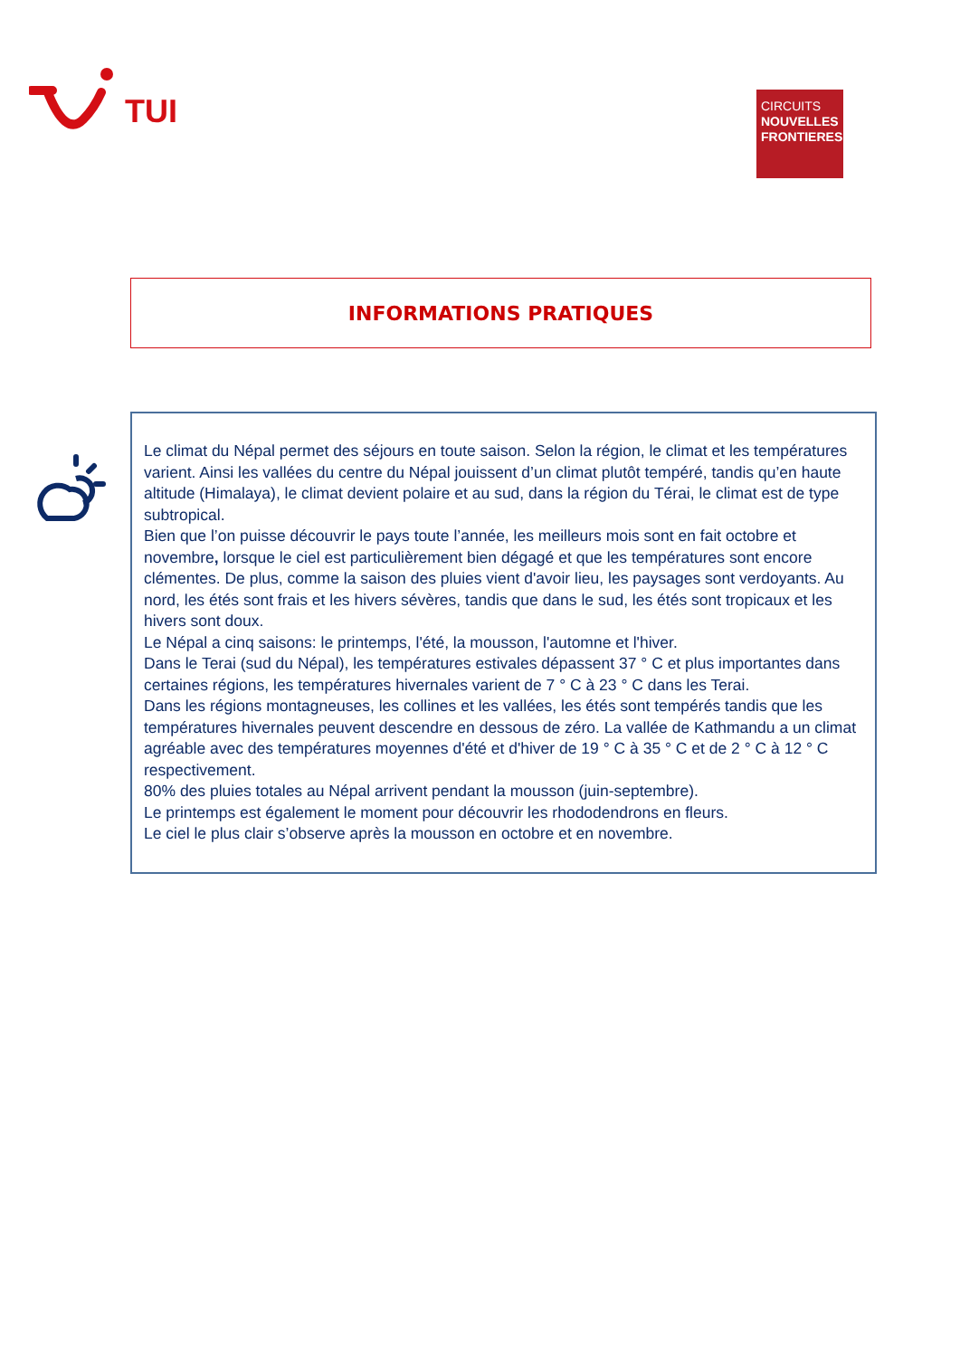TUI
CIRCUITS
NOUVELLES
FRONTIERES
INFORMATIONS PRATIQUES
Le climat du Népal permet des séjours en toute saison. Selon la région, le climat et les températures varient. Ainsi les vallées du centre du Népal jouissent d’un climat plutôt tempéré, tandis qu’en haute altitude (Himalaya), le climat devient polaire et au sud, dans la région du Térai, le climat est de type subtropical.
Bien que l’on puisse découvrir le pays toute l’année, les meilleurs mois sont en fait octobre et novembre, lorsque le ciel est particulièrement bien dégagé et que les températures sont encore clémentes. De plus, comme la saison des pluies vient d'avoir lieu, les paysages sont verdoyants. Au nord, les étés sont frais et les hivers sévères, tandis que dans le sud, les étés sont tropicaux et les hivers sont doux.
Le Népal a cinq saisons: le printemps, l'été, la mousson, l'automne et l'hiver.
Dans le Terai (sud du Népal), les températures estivales dépassent 37 ° C et plus importantes dans certaines régions, les températures hivernales varient de 7 ° C à 23 ° C dans les Terai.
Dans les régions montagneuses, les collines et les vallées, les étés sont tempérés tandis que les températures hivernales peuvent descendre en dessous de zéro. La vallée de Kathmandu a un climat agréable avec des températures moyennes d'été et d'hiver de 19 ° C à 35 ° C et de 2 ° C à 12 ° C respectivement.
80% des pluies totales au Népal arrivent pendant la mousson (juin-septembre).
Le printemps est également le moment pour découvrir les rhododendrons en fleurs.
Le ciel le plus clair s’observe après la mousson en octobre et en novembre.